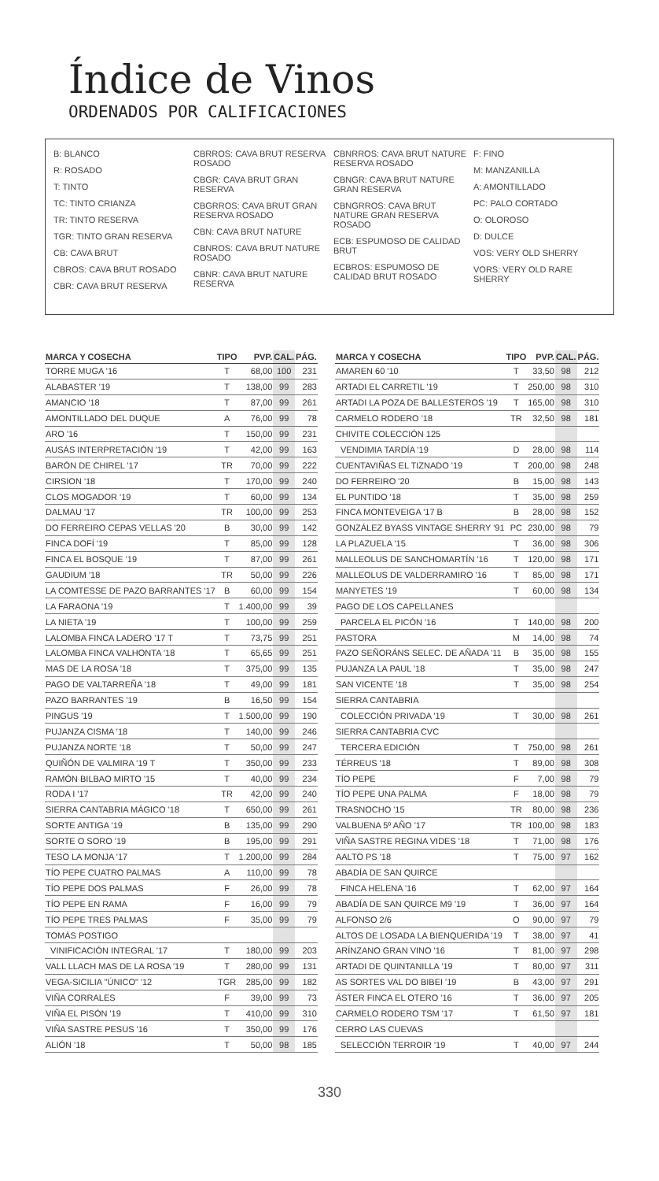Índice de Vinos
ORDENADOS POR CALIFICACIONES
B: BLANCO
R: ROSADO
T: TINTO
TC: TINTO CRIANZA
TR: TINTO RESERVA
TGR: TINTO GRAN RESERVA
CB: CAVA BRUT
CBROS: CAVA BRUT ROSADO
CBR: CAVA BRUT RESERVA
CBRROS: CAVA BRUT RESERVA ROSADO
CBGR: CAVA BRUT GRAN RESERVA
CBGRROS: CAVA BRUT GRAN RESERVA ROSADO
CBN: CAVA BRUT NATURE
CBNROS: CAVA BRUT NATURE ROSADO
CBNR: CAVA BRUT NATURE RESERVA
CBNRROS: CAVA BRUT NATURE RESERVA ROSADO
CBNGR: CAVA BRUT NATURE GRAN RESERVA
CBNGRROS: CAVA BRUT NATURE GRAN RESERVA ROSADO
ECB: ESPUMOSO DE CALIDAD BRUT
ECBROS: ESPUMOSO DE CALIDAD BRUT ROSADO
F: FINO
M: MANZANILLA
A: AMONTILLADO
PC: PALO CORTADO
O: OLOROSO
D: DULCE
VOS: VERY OLD SHERRY
VORS: VERY OLD RARE SHERRY
| MARCA Y COSECHA | TIPO | PVP. | CAL. | PÁG. |
| --- | --- | --- | --- | --- |
| TORRE MUGA '16 | T | 68,00 | 100 | 231 |
| ALABASTER '19 | T | 138,00 | 99 | 283 |
| AMANCIO '18 | T | 87,00 | 99 | 261 |
| AMONTILLADO DEL DUQUE | A | 76,00 | 99 | 78 |
| ARO '16 | T | 150,00 | 99 | 231 |
| AUSÁS INTERPRETACIÓN '19 | T | 42,00 | 99 | 163 |
| BARÓN DE CHIREL '17 | TR | 70,00 | 99 | 222 |
| CIRSION '18 | T | 170,00 | 99 | 240 |
| CLOS MOGADOR '19 | T | 60,00 | 99 | 134 |
| DALMAU '17 | TR | 100,00 | 99 | 253 |
| DO FERREIRO CEPAS VELLAS '20 | B | 30,00 | 99 | 142 |
| FINCA DOFÍ '19 | T | 85,00 | 99 | 128 |
| FINCA EL BOSQUE '19 | T | 87,00 | 99 | 261 |
| GAUDIUM '18 | TR | 50,00 | 99 | 226 |
| LA COMTESSE DE PAZO BARRANTES '17 | B | 60,00 | 99 | 154 |
| LA FARAONA '19 | T | 1.400,00 | 99 | 39 |
| LA NIETA '19 | T | 100,00 | 99 | 259 |
| LALOMBA FINCA LADERO '17 T | T | 73,75 | 99 | 251 |
| LALOMBA FINCA VALHONTA '18 | T | 65,65 | 99 | 251 |
| MAS DE LA ROSA '18 | T | 375,00 | 99 | 135 |
| PAGO DE VALTARREÑA '18 | T | 49,00 | 99 | 181 |
| PAZO BARRANTES '19 | B | 16,50 | 99 | 154 |
| PINGUS '19 | T | 1.500,00 | 99 | 190 |
| PUJANZA CISMA '18 | T | 140,00 | 99 | 246 |
| PUJANZA NORTE '18 | T | 50,00 | 99 | 247 |
| QUIÑÓN DE VALMIRA '19 T | T | 350,00 | 99 | 233 |
| RAMÓN BILBAO MIRTO '15 | T | 40,00 | 99 | 234 |
| RODA I '17 | TR | 42,00 | 99 | 240 |
| SIERRA CANTABRIA MÁGICO '18 | T | 650,00 | 99 | 261 |
| SORTE ANTIGA '19 | B | 135,00 | 99 | 290 |
| SORTE O SORO '19 | B | 195,00 | 99 | 291 |
| TESO LA MONJA '17 | T | 1.200,00 | 99 | 284 |
| TÍO PEPE CUATRO PALMAS | A | 110,00 | 99 | 78 |
| TÍO PEPE DOS PALMAS | F | 26,00 | 99 | 78 |
| TÍO PEPE EN RAMA | F | 16,00 | 99 | 79 |
| TÍO PEPE TRES PALMAS | F | 35,00 | 99 | 79 |
| TOMÁS POSTIGO | | | | |
| VINIFICACIÓN INTEGRAL '17 | T | 180,00 | 99 | 203 |
| VALL LLACH MAS DE LA ROSA '19 | T | 280,00 | 99 | 131 |
| VEGA-SICILIA "ÚNICO" '12 | TGR | 285,00 | 99 | 182 |
| VIÑA CORRALES | F | 39,00 | 99 | 73 |
| VIÑA EL PISÓN '19 | T | 410,00 | 99 | 310 |
| VIÑA SASTRE PESUS '16 | T | 350,00 | 99 | 176 |
| ALIÓN '18 | T | 50,00 | 98 | 185 |
| MARCA Y COSECHA | TIPO | PVP. | CAL. | PÁG. |
| --- | --- | --- | --- | --- |
| AMAREN 60 '10 | T | 33,50 | 98 | 212 |
| ARTADI EL CARRETIL '19 | T | 250,00 | 98 | 310 |
| ARTADI LA POZA DE BALLESTEROS '19 | T | 165,00 | 98 | 310 |
| CARMELO RODERO '18 | TR | 32,50 | 98 | 181 |
| CHIVITE COLECCIÓN 125 | | | | |
| VENDIMIA TARDÍA '19 | D | 28,00 | 98 | 114 |
| CUENTAVIÑAS EL TIZNADO '19 | T | 200,00 | 98 | 248 |
| DO FERREIRO '20 | B | 15,00 | 98 | 143 |
| EL PUNTIDO '18 | T | 35,00 | 98 | 259 |
| FINCA MONTEVEIGA '17 B | B | 28,00 | 98 | 152 |
| GONZÁLEZ BYASS VINTAGE SHERRY '91 | PC | 230,00 | 98 | 79 |
| LA PLAZUELA '15 | T | 36,00 | 98 | 306 |
| MALLEOLUS DE SANCHOMARTÍN '16 | T | 120,00 | 98 | 171 |
| MALLEOLUS DE VALDERRAMIRO '16 | T | 85,00 | 98 | 171 |
| MANYETES '19 | T | 60,00 | 98 | 134 |
| PAGO DE LOS CAPELLANES | | | | |
| PARCELA EL PICÓN '16 | T | 140,00 | 98 | 200 |
| PASTORA | M | 14,00 | 98 | 74 |
| PAZO SEÑORÁNS SELEC. DE AÑADA '11 | B | 35,00 | 98 | 155 |
| PUJANZA LA PAUL '18 | T | 35,00 | 98 | 247 |
| SAN VICENTE '18 | T | 35,00 | 98 | 254 |
| SIERRA CANTABRIA | | | | |
| COLECCIÓN PRIVADA '19 | T | 30,00 | 98 | 261 |
| SIERRA CANTABRIA CVC | | | | |
| TERCERA EDICIÓN | T | 750,00 | 98 | 261 |
| TÉRREUS '18 | T | 89,00 | 98 | 308 |
| TÍO PEPE | F | 7,00 | 98 | 79 |
| TÍO PEPE UNA PALMA | F | 18,00 | 98 | 79 |
| TRASNOCHO '15 | TR | 80,00 | 98 | 236 |
| VALBUENA 5º AÑO '17 | TR | 100,00 | 98 | 183 |
| VIÑA SASTRE REGINA VIDES '18 | T | 71,00 | 98 | 176 |
| AALTO PS '18 | T | 75,00 | 97 | 162 |
| ABADÍA DE SAN QUIRCE | | | | |
| FINCA HELENA '16 | T | 62,00 | 97 | 164 |
| ABADÍA DE SAN QUIRCE M9 '19 | T | 36,00 | 97 | 164 |
| ALFONSO 2/6 | O | 90,00 | 97 | 79 |
| ALTOS DE LOSADA LA BIENQUERIDA '19 | T | 38,00 | 97 | 41 |
| ARÍNZANO GRAN VINO '16 | T | 81,00 | 97 | 298 |
| ARTADI DE QUINTANILLA '19 | T | 80,00 | 97 | 311 |
| AS SORTES VAL DO BIBEI '19 | B | 43,00 | 97 | 291 |
| ÁSTER FINCA EL OTERO '16 | T | 36,00 | 97 | 205 |
| CARMELO RODERO TSM '17 | T | 61,50 | 97 | 181 |
| CERRO LAS CUEVAS | | | | |
| SELECCIÓN TERROIR '19 | T | 40,00 | 97 | 244 |
330